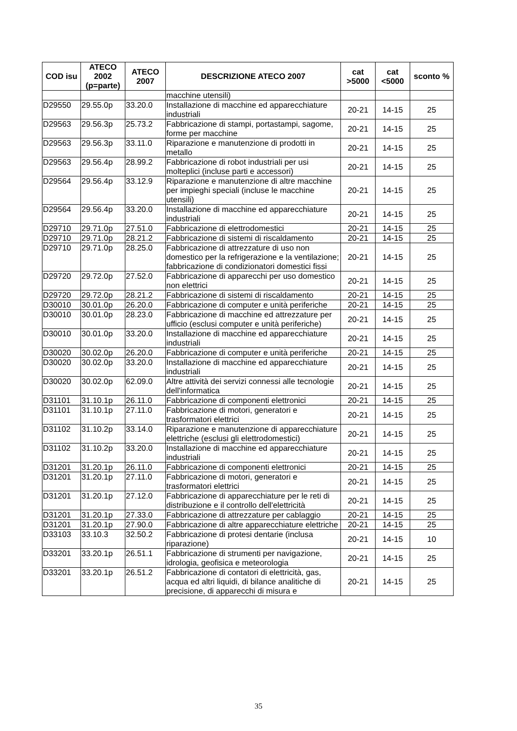| COD isu | ATECO 2002 (p=parte) | ATECO 2007 | DESCRIZIONE ATECO 2007 | cat >5000 | cat <5000 | sconto % |
| --- | --- | --- | --- | --- | --- | --- |
| | | | macchine utensili) | | | |
| D29550 | 29.55.0p | 33.20.0 | Installazione di macchine ed apparecchiature industriali | 20-21 | 14-15 | 25 |
| D29563 | 29.56.3p | 25.73.2 | Fabbricazione di stampi, portastampi, sagome, forme per macchine | 20-21 | 14-15 | 25 |
| D29563 | 29.56.3p | 33.11.0 | Riparazione e manutenzione di prodotti in metallo | 20-21 | 14-15 | 25 |
| D29563 | 29.56.4p | 28.99.2 | Fabbricazione di robot industriali per usi molteplici (incluse parti e accessori) | 20-21 | 14-15 | 25 |
| D29564 | 29.56.4p | 33.12.9 | Riparazione e manutenzione di altre macchine per impieghi speciali (incluse le macchine utensili) | 20-21 | 14-15 | 25 |
| D29564 | 29.56.4p | 33.20.0 | Installazione di macchine ed apparecchiature industriali | 20-21 | 14-15 | 25 |
| D29710 | 29.71.0p | 27.51.0 | Fabbricazione di elettrodomestici | 20-21 | 14-15 | 25 |
| D29710 | 29.71.0p | 28.21.2 | Fabbricazione di sistemi di riscaldamento | 20-21 | 14-15 | 25 |
| D29710 | 29.71.0p | 28.25.0 | Fabbricazione di attrezzature di uso non domestico per la refrigerazione e la ventilazione; fabbricazione di condizionatori domestici fissi | 20-21 | 14-15 | 25 |
| D29720 | 29.72.0p | 27.52.0 | Fabbricazione di apparecchi per uso domestico non elettrici | 20-21 | 14-15 | 25 |
| D29720 | 29.72.0p | 28.21.2 | Fabbricazione di sistemi di riscaldamento | 20-21 | 14-15 | 25 |
| D30010 | 30.01.0p | 26.20.0 | Fabbricazione di computer e unità periferiche | 20-21 | 14-15 | 25 |
| D30010 | 30.01.0p | 28.23.0 | Fabbricazione di macchine ed attrezzature per ufficio (esclusi computer e unità periferiche) | 20-21 | 14-15 | 25 |
| D30010 | 30.01.0p | 33.20.0 | Installazione di macchine ed apparecchiature industriali | 20-21 | 14-15 | 25 |
| D30020 | 30.02.0p | 26.20.0 | Fabbricazione di computer e unità periferiche | 20-21 | 14-15 | 25 |
| D30020 | 30.02.0p | 33.20.0 | Installazione di macchine ed apparecchiature industriali | 20-21 | 14-15 | 25 |
| D30020 | 30.02.0p | 62.09.0 | Altre attività dei servizi connessi alle tecnologie dell'informatica | 20-21 | 14-15 | 25 |
| D31101 | 31.10.1p | 26.11.0 | Fabbricazione di componenti elettronici | 20-21 | 14-15 | 25 |
| D31101 | 31.10.1p | 27.11.0 | Fabbricazione di motori, generatori e trasformatori elettrici | 20-21 | 14-15 | 25 |
| D31102 | 31.10.2p | 33.14.0 | Riparazione e manutenzione di apparecchiature elettriche (esclusi gli elettrodomestici) | 20-21 | 14-15 | 25 |
| D31102 | 31.10.2p | 33.20.0 | Installazione di macchine ed apparecchiature industriali | 20-21 | 14-15 | 25 |
| D31201 | 31.20.1p | 26.11.0 | Fabbricazione di componenti elettronici | 20-21 | 14-15 | 25 |
| D31201 | 31.20.1p | 27.11.0 | Fabbricazione di motori, generatori e trasformatori elettrici | 20-21 | 14-15 | 25 |
| D31201 | 31.20.1p | 27.12.0 | Fabbricazione di apparecchiature per le reti di distribuzione e il controllo dell'elettricità | 20-21 | 14-15 | 25 |
| D31201 | 31.20.1p | 27.33.0 | Fabbricazione di attrezzature per cablaggio | 20-21 | 14-15 | 25 |
| D31201 | 31.20.1p | 27.90.0 | Fabbricazione di altre apparecchiature elettriche | 20-21 | 14-15 | 25 |
| D33103 | 33.10.3 | 32.50.2 | Fabbricazione di protesi dentarie (inclusa riparazione) | 20-21 | 14-15 | 10 |
| D33201 | 33.20.1p | 26.51.1 | Fabbricazione di strumenti per navigazione, idrologia, geofisica e meteorologia | 20-21 | 14-15 | 25 |
| D33201 | 33.20.1p | 26.51.2 | Fabbricazione di contatori di elettricità, gas, acqua ed altri liquidi, di bilance analitiche di precisione, di apparecchi di misura e | 20-21 | 14-15 | 25 |
35